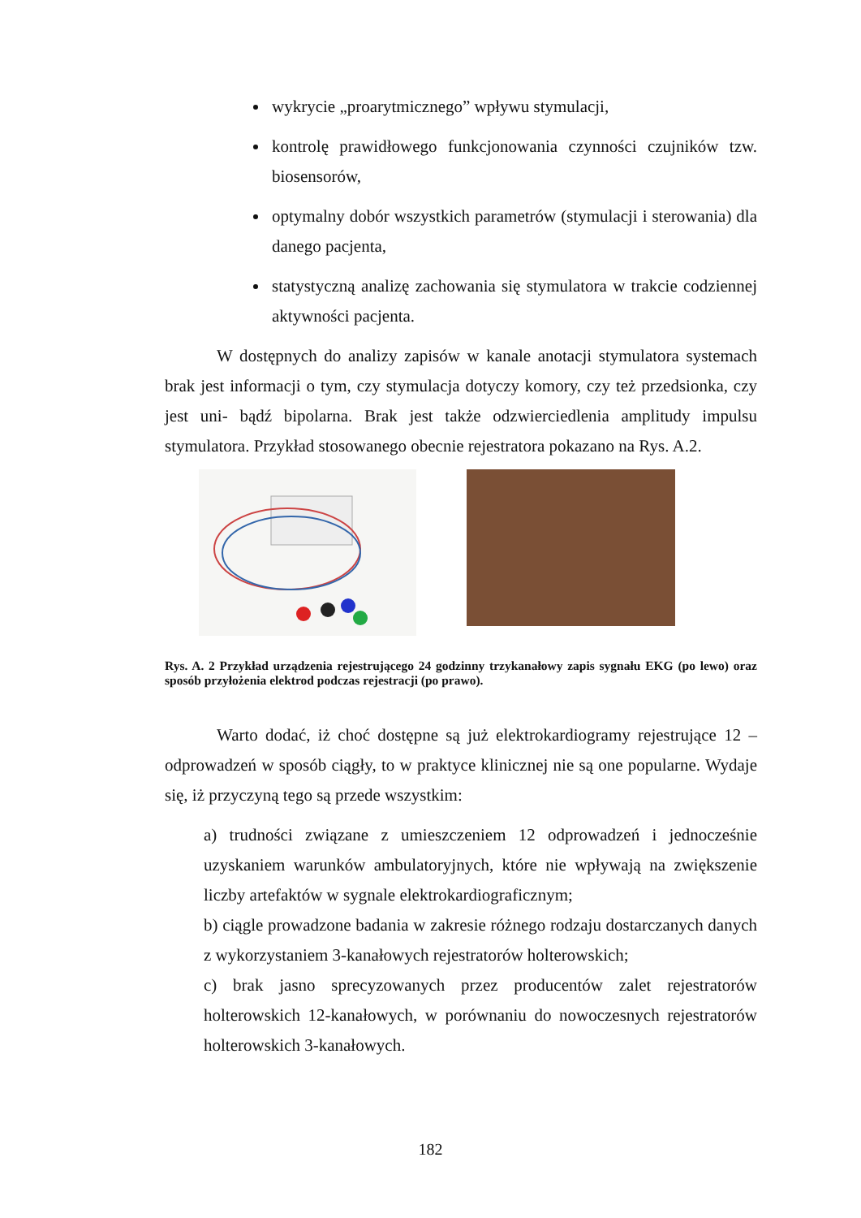wykrycie „proarytmicznego” wpływu stymulacji,
kontrolę prawidłowego funkcjonowania czynności czujników tzw. biosensorów,
optymalny dobór wszystkich parametrów (stymulacji i sterowania) dla danego pacjenta,
statystyczną analizę zachowania się stymulatora w trakcie codziennej aktywności pacjenta.
W dostępnych do analizy zapisów w kanale anotacji stymulatora systemach brak jest informacji o tym, czy stymulacja dotyczy komory, czy też przedsionka, czy jest uni- bądź bipolarna. Brak jest także odzwierciedlenia amplitudy impulsu stymulatora. Przykład stosowanego obecnie rejestratora pokazano na Rys. A.2.
Rys. A. 2 Przykład urządzenia rejestrującego 24 godzinny trzykanałowy zapis sygnału EKG (po lewo) oraz sposób przyłożenia elektrod podczas rejestracji (po prawo).
Warto dodać, iż choć dostępne są już elektrokardiogramy rejestrujące 12 – odprowadzeń w sposób ciągły, to w praktyce klinicznej nie są one popularne. Wydaje się, iż przyczyną tego są przede wszystkim:
a) trudności związane z umieszczeniem 12 odprowadzeń i jednocześnie uzyskaniem warunków ambulatoryjnych, które nie wpływają na zwiększenie liczby artefaktów w sygnale elektrokardiograficznym;
b) ciągle prowadzone badania w zakresie różnego rodzaju dostarczanych danych z wykorzystaniem 3-kanałowych rejestratorów holterowskich;
c) brak jasno sprecyzowanych przez producentów zalet rejestratorów holterowskich 12-kanałowych, w porównaniu do nowoczesnych rejestratorów holterowskich 3-kanałowych.
182